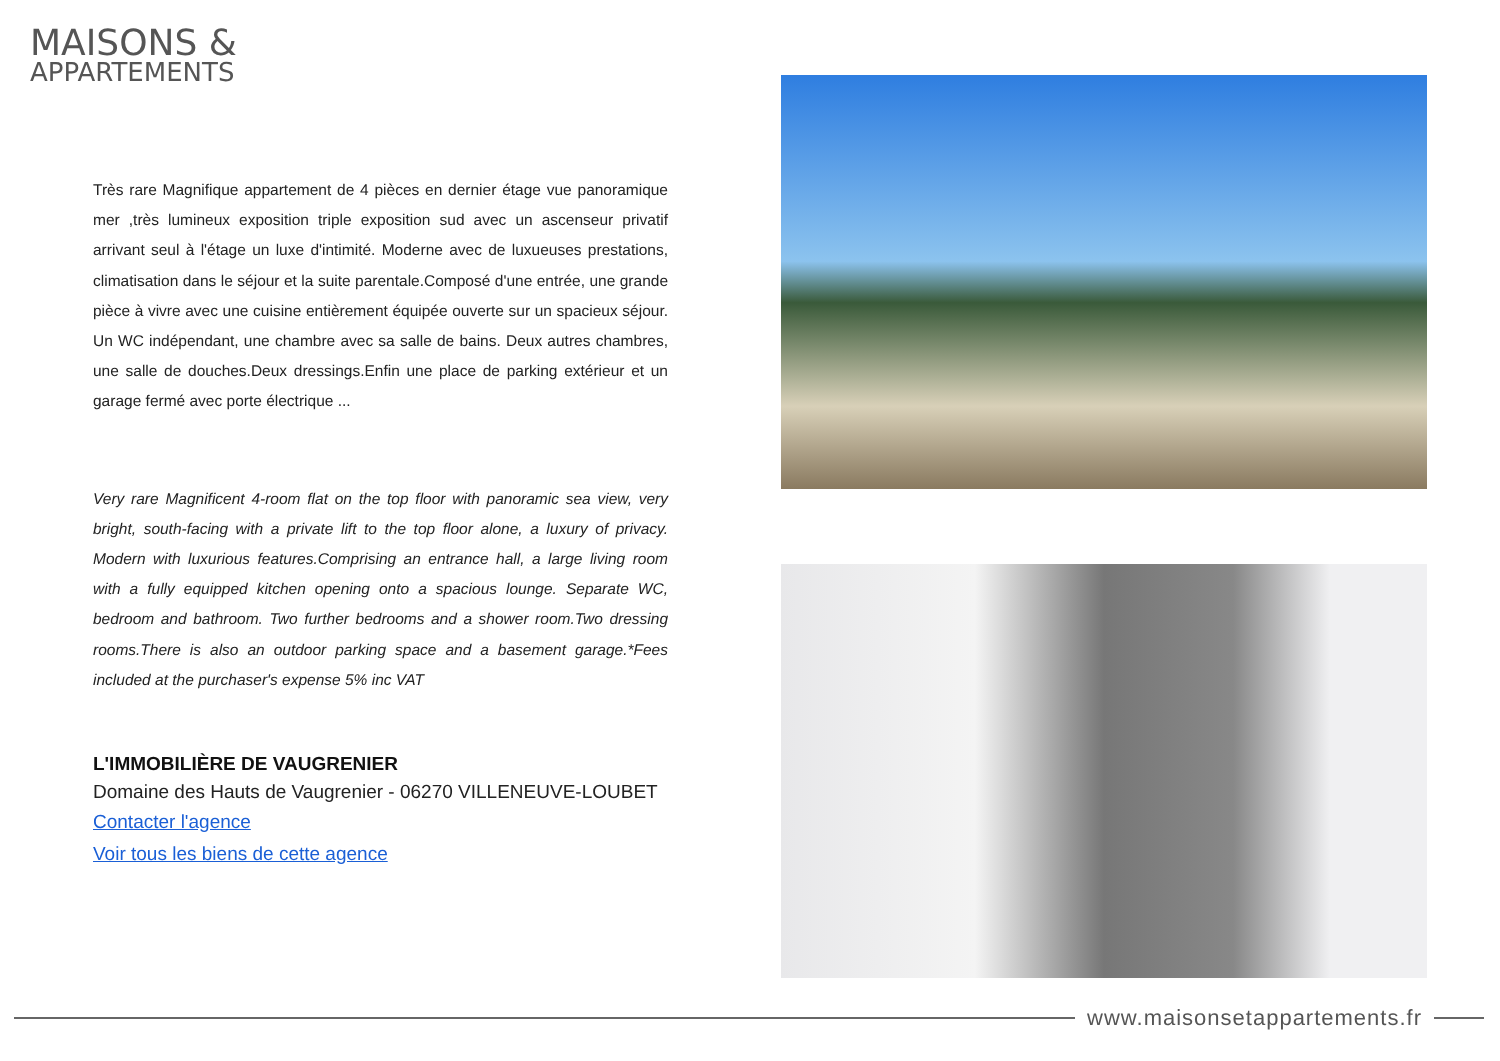MAISONS &
APPARTEMENTS
Très rare Magnifique appartement de 4 pièces en dernier étage vue panoramique mer ,très lumineux exposition triple exposition sud avec un ascenseur privatif arrivant seul à l'étage un luxe d'intimité. Moderne avec de luxueuses prestations, climatisation dans le séjour et la suite parentale.Composé d'une entrée, une grande pièce à vivre avec une cuisine entièrement équipée ouverte sur un spacieux séjour. Un WC indépendant, une chambre avec sa salle de bains. Deux autres chambres, une salle de douches.Deux dressings.Enfin une place de parking extérieur et un garage fermé avec porte électrique ...
Very rare Magnificent 4-room flat on the top floor with panoramic sea view, very bright, south-facing with a private lift to the top floor alone, a luxury of privacy. Modern with luxurious features.Comprising an entrance hall, a large living room with a fully equipped kitchen opening onto a spacious lounge. Separate WC, bedroom and bathroom. Two further bedrooms and a shower room.Two dressing rooms.There is also an outdoor parking space and a basement garage.*Fees included at the purchaser's expense 5% inc VAT
L'IMMOBILIÈRE DE VAUGRENIER
Domaine des Hauts de Vaugrenier - 06270 VILLENEUVE-LOUBET
Contacter l'agence
Voir tous les biens de cette agence
www.maisonsetappartements.fr